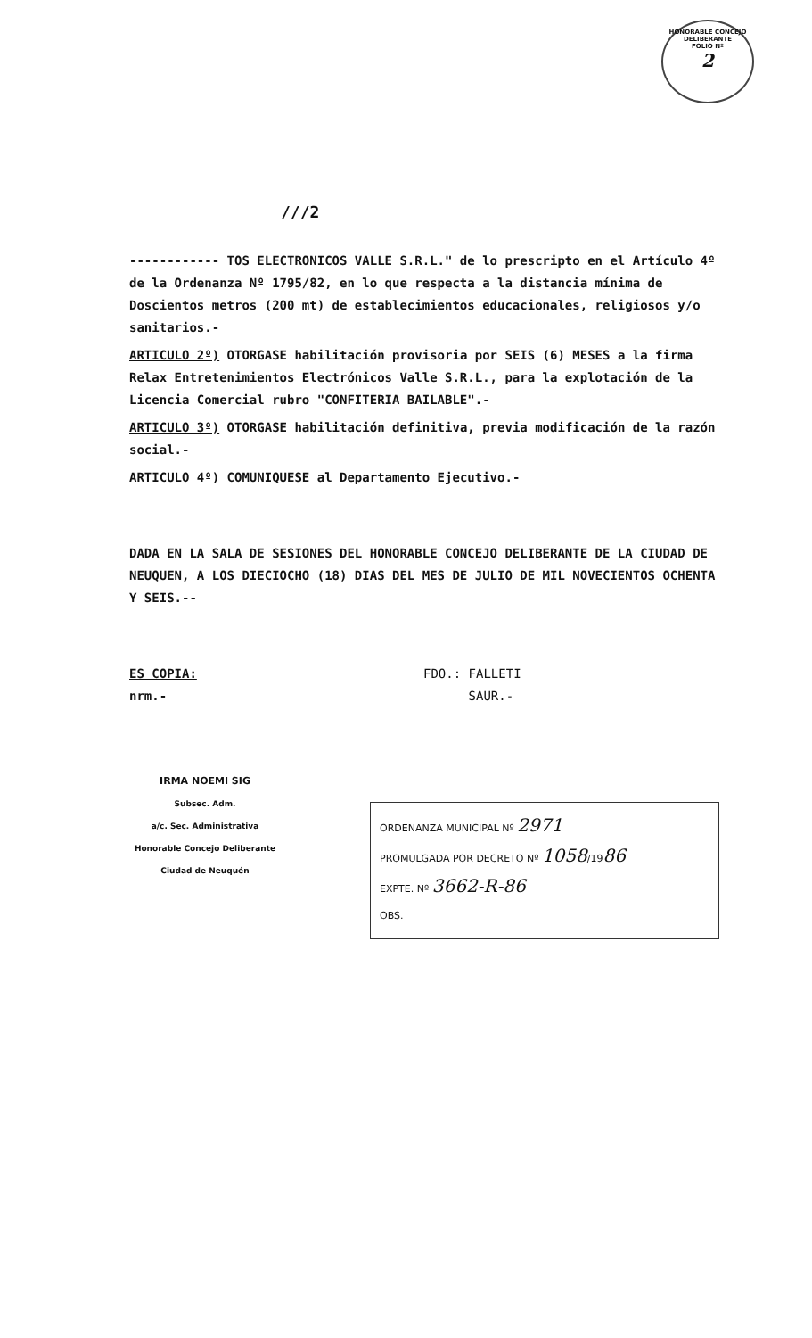HONORABLE CONCEJO DELIBERANTE
FOLIO Nº
2
///2
------------ TOS ELECTRONICOS VALLE S.R.L." de lo prescripto en el Artículo 4º de la Ordenanza Nº 1795/82, en lo que respecta a la distancia mínima de Doscientos metros (200 mt) de establecimientos educacionales, religiosos y/o sanitarios.-
ARTICULO 2º) OTORGASE habilitación provisoria por SEIS (6) MESES a la firma Relax Entretenimientos Electrónicos Valle S.R.L., para la explotación de la Licencia Comercial rubro "CONFITERIA BAILABLE".-
ARTICULO 3º) OTORGASE habilitación definitiva, previa modificación de la razón social.-
ARTICULO 4º) COMUNIQUESE al Departamento Ejecutivo.-
DADA EN LA SALA DE SESIONES DEL HONORABLE CONCEJO DELIBERANTE DE LA CIUDAD DE NEUQUEN, A LOS DIECIOCHO (18) DIAS DEL MES DE JULIO DE MIL NOVECIENTOS OCHENTA Y SEIS.--
ES COPIA:
nrm.-
FDO.: FALLETI
SAUR.-
IRMA NOEMI SIG
Subsec. Adm.
a/c. Sec. Administrativa
Honorable Concejo Deliberante
Ciudad de Neuquén
ORDENANZA MUNICIPAL Nº 2971
PROMULGADA POR DECRETO Nº 1058/1986
EXPTE. Nº 3662-R-86
OBS.